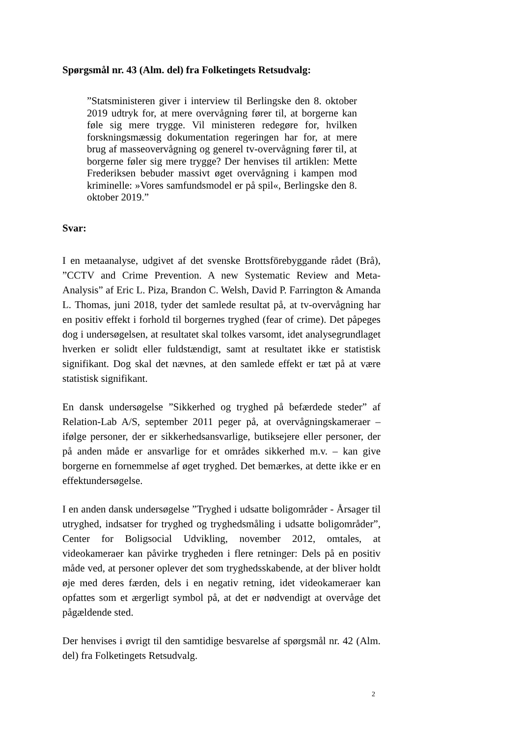Spørgsmål nr. 43 (Alm. del) fra Folketingets Retsudvalg:
”Statsministeren giver i interview til Berlingske den 8. oktober 2019 udtryk for, at mere overvågning fører til, at borgerne kan føle sig mere trygge. Vil ministeren redegøre for, hvilken forskningsmæssig dokumentation regeringen har for, at mere brug af masseovervågning og generel tv-overvågning fører til, at borgerne føler sig mere trygge? Der henvises til artiklen: Mette Frederiksen bebuder massivt øget overvågning i kampen mod kriminelle: »Vores samfundsmodel er på spil«, Berlingske den 8. oktober 2019.”
Svar:
I en metaanalyse, udgivet af det svenske Brottsförebyggande rådet (Brå), ”CCTV and Crime Prevention. A new Systematic Review and Meta-Analysis” af Eric L. Piza, Brandon C. Welsh, David P. Farrington & Amanda L. Thomas, juni 2018, tyder det samlede resultat på, at tv-overvågning har en positiv effekt i forhold til borgernes tryghed (fear of crime). Det påpeges dog i undersøgelsen, at resultatet skal tolkes varsomt, idet analysegrundlaget hverken er solidt eller fuldstændigt, samt at resultatet ikke er statistisk signifikant. Dog skal det nævnes, at den samlede effekt er tæt på at være statistisk signifikant.
En dansk undersøgelse ”Sikkerhed og tryghed på befærdede steder” af Relation-Lab A/S, september 2011 peger på, at overvågningskameraer – ifølge personer, der er sikkerhedsansvarlige, butiksejere eller personer, der på anden måde er ansvarlige for et områdes sikkerhed m.v. – kan give borgerne en fornemmelse af øget tryghed. Det bemærkes, at dette ikke er en effektundersøgelse.
I en anden dansk undersøgelse ”Tryghed i udsatte boligområder - Årsager til utryghed, indsatser for tryghed og tryghedsmåling i udsatte boligområder”, Center for Boligsocial Udvikling, november 2012, omtales, at videokameraer kan påvirke trygheden i flere retninger: Dels på en positiv måde ved, at personer oplever det som tryghedsskabende, at der bliver holdt øje med deres færden, dels i en negativ retning, idet videokameraer kan opfattes som et ærgerligt symbol på, at det er nødvendigt at overvåge det pågældende sted.
Der henvises i øvrigt til den samtidige besvarelse af spørgsmål nr. 42 (Alm. del) fra Folketingets Retsudvalg.
2